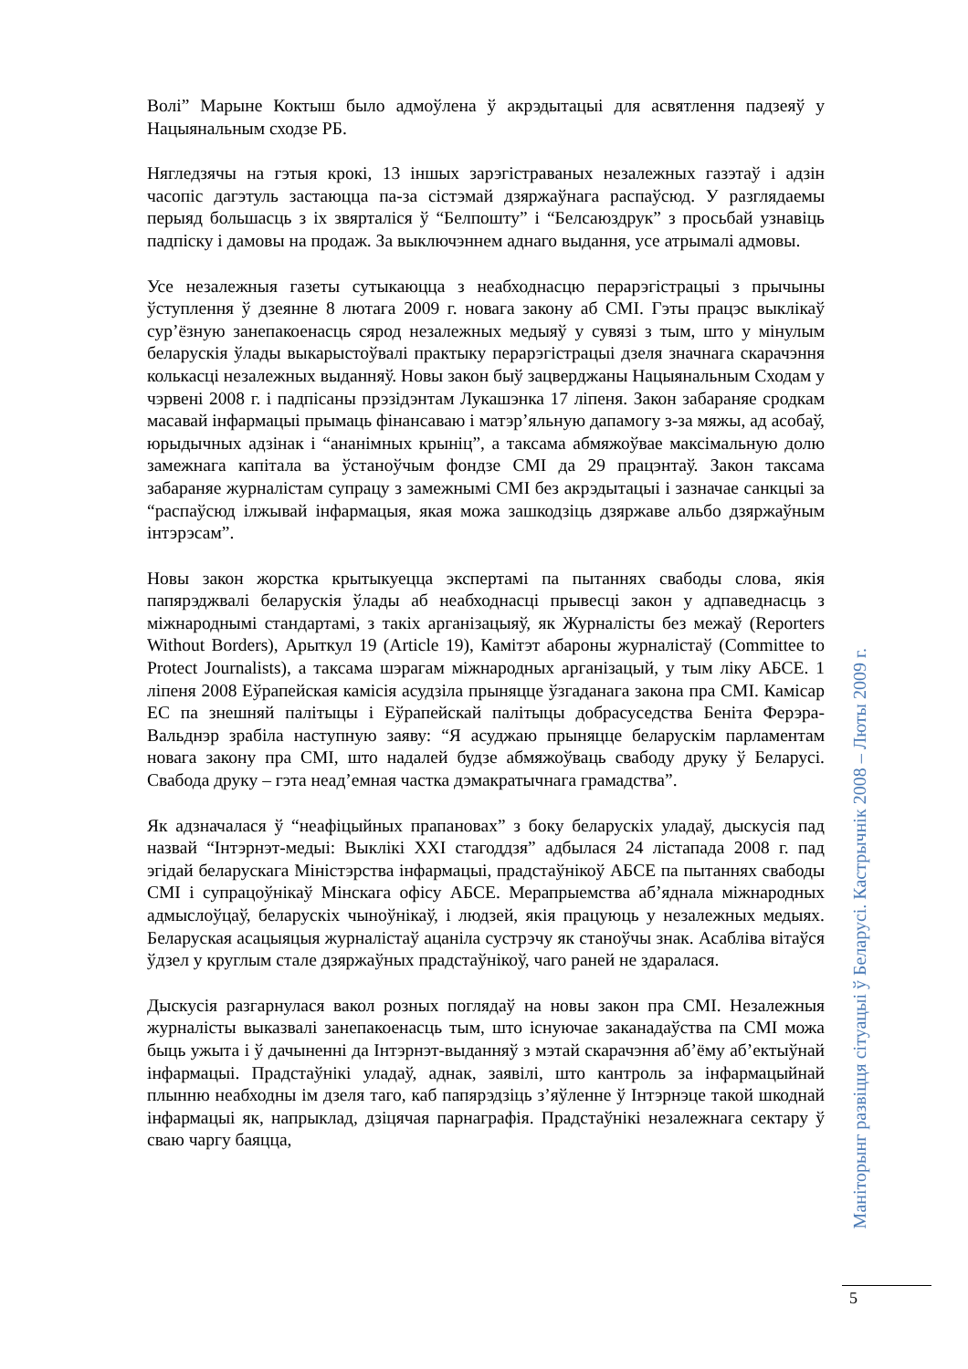Волі” Марыне Коктыш было адмоўлена ў акрэдытацыі для асвятлення падзеяў у Нацыянальным сходзе РБ.
Нягледзячы на гэтыя крокі, 13 іншых зарэгістраваных незалежных газэтаў і адзін часопіс дагэтуль застаюцца па-за сістэмай дзяржаўнага распаўсюд. У разглядаемы перыяд большасць з іх звярталіся ў “Белпошту” і “Белсаюздрук” з просьбай узнавіць падпіску і дамовы на продаж. За выключэннем аднаго выдання, усе атрымалі адмовы.
Усе незалежныя газеты сутыкаюцца з неабходнасцю перарэгістрацыі з прычыны ўступлення ў дзеянне 8 лютага 2009 г. новага закону аб СМІ. Гэты працэс выклікаў сур’ёзную занепакоенасць сярод незалежных медыяў у сувязі з тым, што у мінулым беларускія ўлады выкарыстоўвалі практыку перарэгістрацыі дзеля значнага скарачэння колькасці незалежных выданняў. Новы закон быў зацверджаны Нацыянальным Сходам у чэрвені 2008 г. і падпісаны прэзідэнтам Лукашэнка 17 ліпеня. Закон забараняе сродкам масавай інфармацыі прымаць фінансаваю і матэр’яльную дапамогу з-за мяжы, ад асобаў, юрыдычных адзінак і “ананімных крыніц”, а таксама абмяжоўвае максімальную долю замежнага капітала ва ўстаноўчым фондзе СМІ да 29 працэнтаў. Закон таксама забараняе журналістам супрацу з замежнымі СМІ без акрэдытацыі і зазначае санкцыі за “распаўсюд ілжывай інфармацыя, якая можа зашкодзіць дзяржаве альбо дзяржаўным інтэрэсам”.
Новы закон жорстка крытыкуецца экспертамі па пытаннях свабоды слова, якія папярэджвалі беларускія ўлады аб неабходнасці прывесці закон у адпаведнасць з міжнароднымі стандартамі, з такіх арганізацыяў, як Журналісты без межаў (Reporters Without Borders), Арыткул 19 (Article 19), Камітэт абароны журналістаў (Committee to Protect Journalists), а таксама шэрагам міжнародных арганізацый, у тым ліку АБСЕ. 1 ліпеня 2008 Еўрапейская камісія асудзіла прыняцце ўзгаданага закона пра СМІ. Камісар ЕС па знешняй палітыцы і Еўрапейскай палітыцы добрасуседства Беніта Ферэра-Вальднэр зрабіла наступную заяву: “Я асуджаю прыняцце беларускім парламентам новага закону пра СМІ, што надалей будзе абмяжоўваць свабоду друку ў Беларусі. Свабода друку – гэта неад’емная частка дэмакратычнага грамадства”.
Як адзначалася ў “неафіцыйных прапановах” з боку беларускіх уладаў, дыскусія пад назвай “Інтэрнэт-медыі: Выклікі XXI стагоддзя” адбылася 24 лістапада 2008 г. пад эгідай беларускага Міністэрства інфармацыі, прадстаўнікоў АБСЕ па пытаннях свабоды СМІ і супрацоўнікаў Мінскага офісу АБСЕ. Мерапрыемства аб’яднала міжнародных адмыслоўцаў, беларускіх чыноўнікаў, і людзей, якія працуюць у незалежных медыях. Беларуская асацыяцыя журналістаў ацаніла сустрэчу як станоўчы знак. Асабліва вітаўся ўдзел у круглым стале дзяржаўных прадстаўнікоў, чаго раней не здаралася.
Дыскусія разгарнулася вакол розных поглядаў на новы закон пра СМІ. Незалежныя журналісты выказвалі занепакоенасць тым, што існуючае заканадаўства па СМІ можа быць ужыта і ў дачыненні да Інтэрнэт-выданняў з мэтай скарачэння аб’ёму аб’ектыўнай інфармацыі. Прадстаўнікі уладаў, аднак, заявілі, што кантроль за інфармацыйнай плынню неабходны ім дзеля таго, каб папярэдзіць з’яўленне ў Інтэрнэце такой шкоднай інфармацыі як, напрыклад, дзіцячая парнаграфія. Прадстаўнікі незалежнага сектару ў сваю чаргу баяцца,
Маніторынг развіцця сітуацыі ў Беларусі. Кастрычнік 2008 – Люты 2009 г.
5